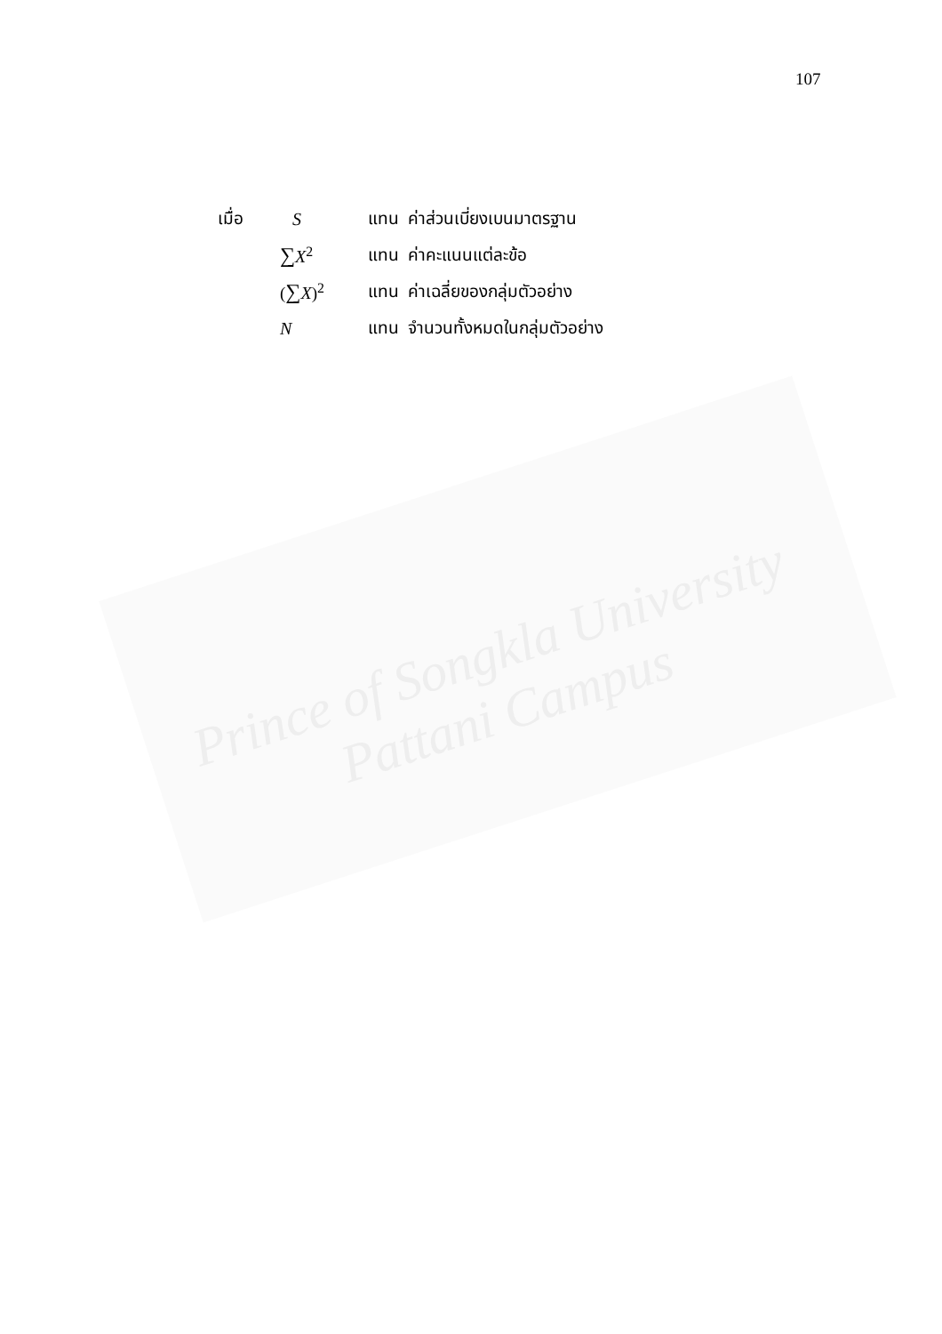107
| เมื่อ | S | แทน | ค่าส่วนเบี่ยงเบนมาตรฐาน |
| | ∑ X<sup>2</sup> | แทน | ค่าคะแนนแต่ละข้อ |
| | ( ∑ X )<sup>2</sup> | แทน | ค่าเฉลี่ยของกลุ่มตัวอย่าง |
| | N | แทน | จำนวนทั้งหมดในกลุ่มตัวอย่าง |
Prince of Songkla University
Pattani Campus